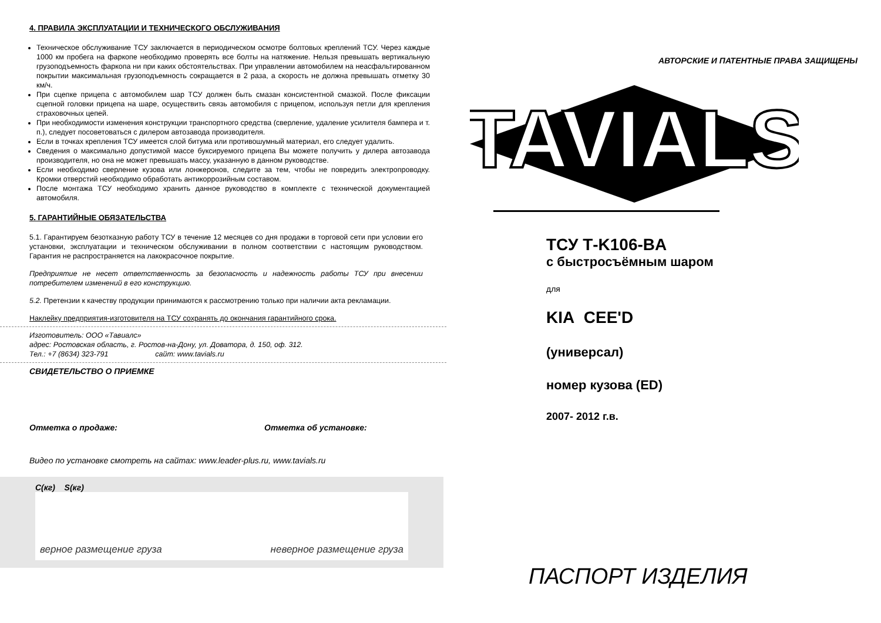4. ПРАВИЛА ЭКСПЛУАТАЦИИ И ТЕХНИЧЕСКОГО ОБСЛУЖИВАНИЯ
Техническое обслуживание ТСУ заключается в периодическом осмотре болтовых креплений ТСУ. Через каждые 1000 км пробега на фаркопе необходимо проверять все болты на натяжение. Нельзя превышать вертикальную грузоподъемность фаркопа ни при каких обстоятельствах. При управлении автомобилем на неасфальтированном покрытии максимальная грузоподъемность сокращается в 2 раза, а скорость не должна превышать отметку 30 км/ч.
При сцепке прицепа с автомобилем шар ТСУ должен быть смазан консистентной смазкой. После фиксации сцепной головки прицепа на шаре, осуществить связь автомобиля с прицепом, используя петли для крепления страховочных цепей.
При необходимости изменения конструкции транспортного средства (сверление, удаление усилителя бампера и т. п.), следует посоветоваться с дилером автозавода производителя.
Если в точках крепления ТСУ имеется слой битума или противошумный материал, его следует удалить.
Сведения о максимально допустимой массе буксируемого прицепа Вы можете получить у дилера автозавода производителя, но она не может превышать массу, указанную в данном руководстве.
Если необходимо сверление кузова или лонжеронов, следите за тем, чтобы не повредить электропроводку. Кромки отверстий необходимо обработать антикоррозийным составом.
После монтажа ТСУ необходимо хранить данное руководство в комплекте с технической документацией автомобиля.
5. ГАРАНТИЙНЫЕ ОБЯЗАТЕЛЬСТВА
5.1. Гарантируем безотказную работу ТСУ в течение 12 месяцев со дня продажи в торговой сети при условии его установки, эксплуатации и техническом обслуживании в полном соответствии с настоящим руководством. Гарантия не распространяется на лакокрасочное покрытие.
Предприятие не несет ответственность за безопасность и надежность работы ТСУ при внесении потребителем изменений в его конструкцию.
5.2. Претензии к качеству продукции принимаются к рассмотрению только при наличии акта рекламации.
Наклейку предприятия-изготовителя на ТСУ сохранять до окончания гарантийного срока.
Изготовитель: ООО «Тавиалс»
адрес: Ростовская область, г. Ростов-на-Дону, ул. Доватора, д. 150, оф. 312.
Тел.: +7 (8634) 323-791 сайт: www.tavials.ru
СВИДЕТЕЛЬСТВО О ПРИЕМКЕ
Отметка о продаже: Отметка об установке:
Видео по установке смотреть на сайтах: www.leader-plus.ru, www.tavials.ru
C(кг) S(кг)
верное размещение груза неверное размещение груза
АВТОРСКИЕ И ПАТЕНТНЫЕ ПРАВА ЗАЩИЩЕНЫ
TAVIALS
ТСУ Т-K106-BA
с быстросъёмным шаром
для
KIA CEE'D
(универсал)
номер кузова (ED)
2007- 2012 г.в.
ПАСПОРТ ИЗДЕЛИЯ